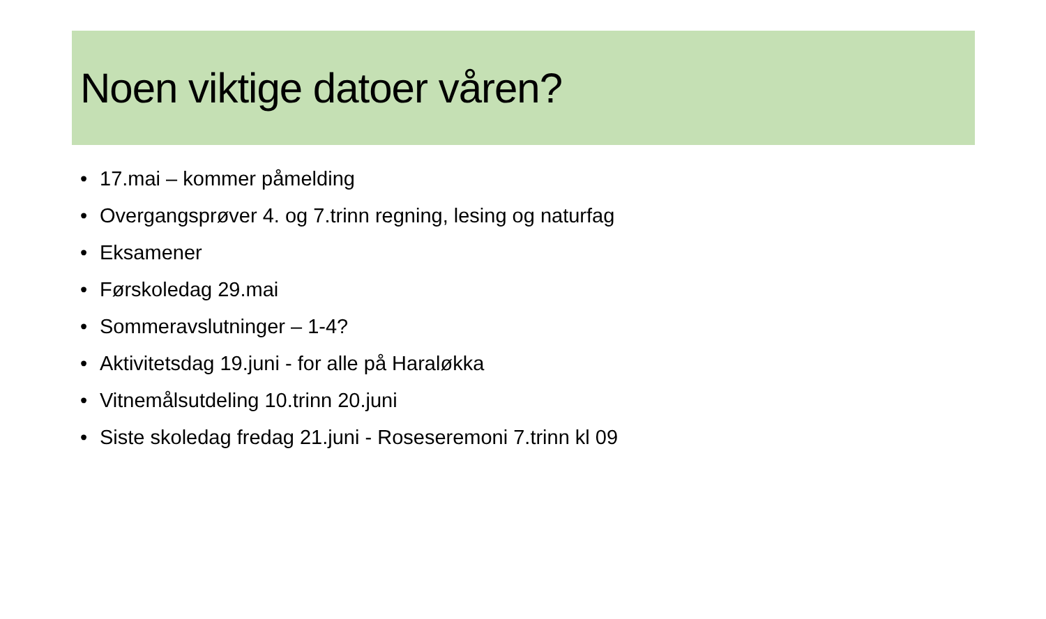Noen viktige datoer våren?
• 17.mai – kommer påmelding
• Overgangsprøver 4. og 7.trinn regning, lesing og naturfag
• Eksamener
• Førskoledag 29.mai
• Sommeravslutninger – 1-4?
• Aktivitetsdag 19.juni - for alle på Haraløkka
• Vitnemålsutdeling 10.trinn 20.juni
• Siste skoledag fredag 21.juni - Roseseremoni 7.trinn kl 09